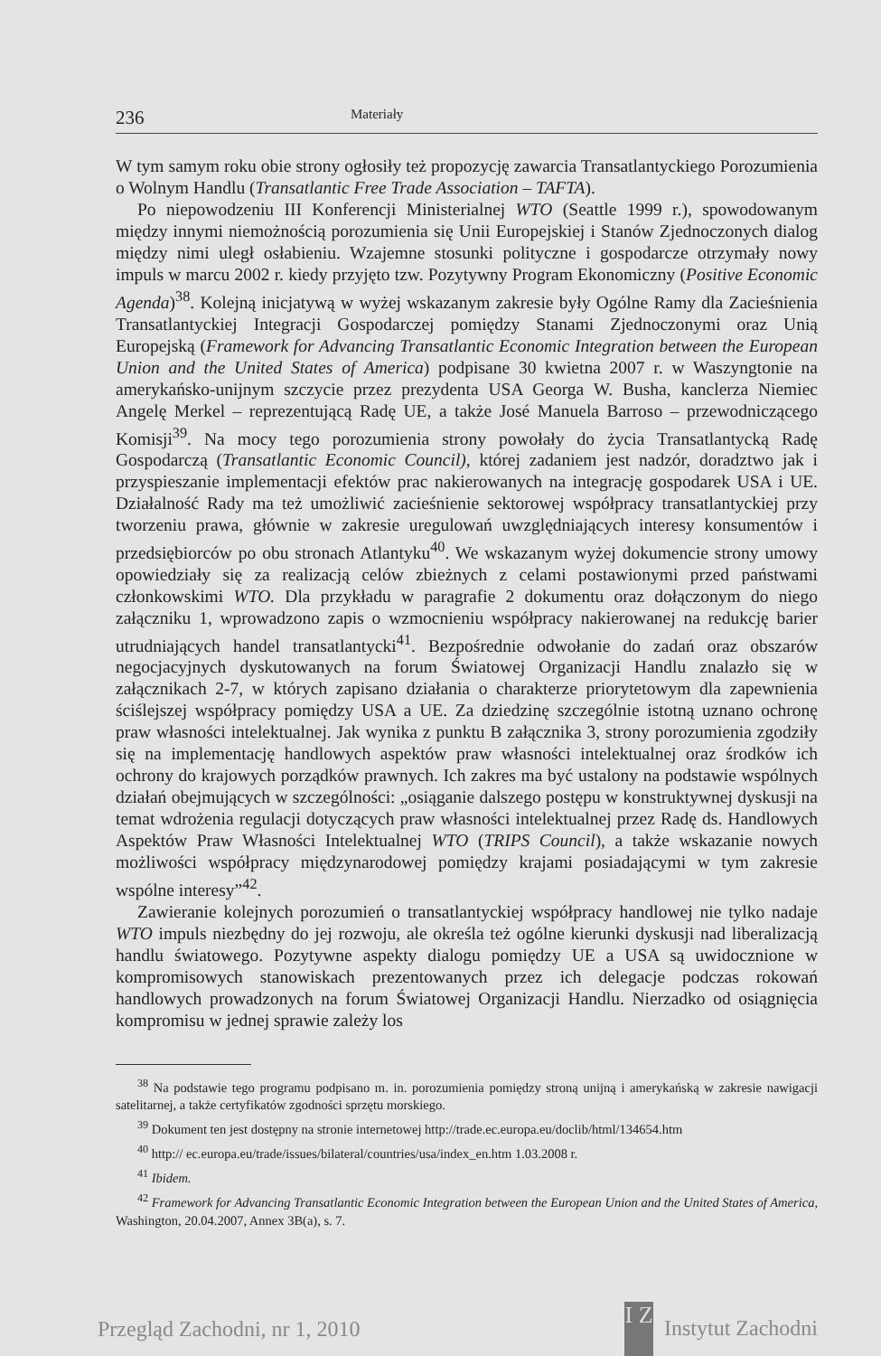236 Materiały
W tym samym roku obie strony ogłosiły też propozycję zawarcia Transatlantyckiego Porozumienia o Wolnym Handlu (Transatlantic Free Trade Association – TAFTA).
Po niepowodzeniu III Konferencji Ministerialnej WTO (Seattle 1999 r.), spowodowanym między innymi niemożnością porozumienia się Unii Europejskiej i Stanów Zjednoczonych dialog między nimi uległ osłabieniu. Wzajemne stosunki polityczne i gospodarcze otrzymały nowy impuls w marcu 2002 r. kiedy przyjęto tzw. Pozytywny Program Ekonomiczny (Positive Economic Agenda)<sup>38</sup>. Kolejną inicjatywą w wyżej wskazanym zakresie były Ogólne Ramy dla Zacieśnienia Transatlantyckiej Integracji Gospodarczej pomiędzy Stanami Zjednoczonymi oraz Unią Europejską (Framework for Advancing Transatlantic Economic Integration between the European Union and the United States of America) podpisane 30 kwietna 2007 r. w Waszyngtonie na amerykańsko-unijnym szczycie przez prezydenta USA Georga W. Busha, kanclerza Niemiec Angelę Merkel – reprezentującą Radę UE, a także José Manuela Barroso – przewodniczącego Komisji<sup>39</sup>. Na mocy tego porozumienia strony powołały do życia Transatlantycką Radę Gospodarczą (Transatlantic Economic Council), której zadaniem jest nadzór, doradztwo jak i przyspieszanie implementacji efektów prac nakierowanych na integrację gospodarek USA i UE. Działalność Rady ma też umożliwić zacieśnienie sektorowej współpracy transatlantyckiej przy tworzeniu prawa, głównie w zakresie uregulowań uwzględniających interesy konsumentów i przedsiębiorców po obu stronach Atlantyku<sup>40</sup>. We wskazanym wyżej dokumencie strony umowy opowiedziały się za realizacją celów zbieżnych z celami postawionymi przed państwami członkowskimi WTO. Dla przykładu w paragrafie 2 dokumentu oraz dołączonym do niego załączniku 1, wprowadzono zapis o wzmocnieniu współpracy nakierowanej na redukcję barier utrudniających handel transatlantycki<sup>41</sup>. Bezpośrednie odwołanie do zadań oraz obszarów negocjacyjnych dyskutowanych na forum Światowej Organizacji Handlu znalazło się w załącznikach 2-7, w których zapisano działania o charakterze priorytetowym dla zapewnienia ściślejszej współpracy pomiędzy USA a UE. Za dziedzinę szczególnie istotną uznano ochronę praw własności intelektualnej. Jak wynika z punktu B załącznika 3, strony porozumienia zgodziły się na implementację handlowych aspektów praw własności intelektualnej oraz środków ich ochrony do krajowych porządków prawnych. Ich zakres ma być ustalony na podstawie wspólnych działań obejmujących w szczególności: „osiąganie dalszego postępu w konstruktywnej dyskusji na temat wdrożenia regulacji dotyczących praw własności intelektualnej przez Radę ds. Handlowych Aspektów Praw Własności Intelektualnej WTO (TRIPS Council), a także wskazanie nowych możliwości współpracy międzynarodowej pomiędzy krajami posiadającymi w tym zakresie wspólne interesy”<sup>42</sup>.
Zawieranie kolejnych porozumień o transatlantyckiej współpracy handlowej nie tylko nadaje WTO impuls niezbędny do jej rozwoju, ale określa też ogólne kierunki dyskusji nad liberalizacją handlu światowego. Pozytywne aspekty dialogu pomiędzy UE a USA są uwidocznione w kompromisowych stanowiskach prezentowanych przez ich delegacje podczas rokowań handlowych prowadzonych na forum Światowej Organizacji Handlu. Nierzadko od osiągnięcia kompromisu w jednej sprawie zależy los
<sup>38</sup> Na podstawie tego programu podpisano m. in. porozumienia pomiędzy stroną unijną i amerykańską w zakresie nawigacji satelitarnej, a także certyfikatów zgodności sprzętu morskiego.
<sup>39</sup> Dokument ten jest dostępny na stronie internetowej http://trade.ec.europa.eu/doclib/html/134654.htm
<sup>40</sup> http:// ec.europa.eu/trade/issues/bilateral/countries/usa/index_en.htm 1.03.2008 r.
<sup>41</sup> Ibidem.
<sup>42</sup> Framework for Advancing Transatlantic Economic Integration between the European Union and the United States of America, Washington, 20.04.2007, Annex 3B(a), s. 7.
Przegląd Zachodni, nr 1, 2010 I Z Instytut Zachodni